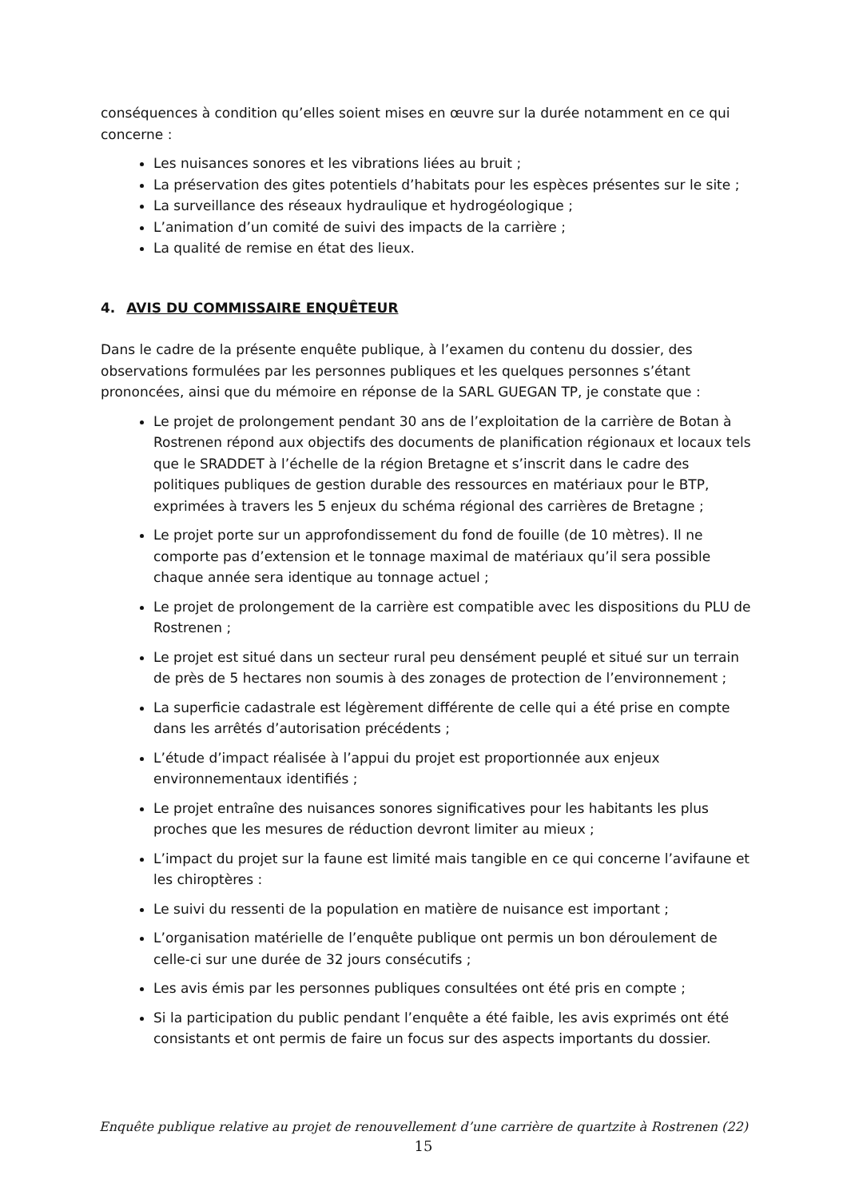conséquences à condition qu’elles soient mises en œuvre sur la durée notamment en ce qui concerne :
Les nuisances sonores et les vibrations liées au bruit ;
La préservation des gites potentiels d’habitats pour les espèces présentes sur le site ;
La surveillance des réseaux hydraulique et hydrogéologique ;
L’animation d’un comité de suivi des impacts de la carrière ;
La qualité de remise en état des lieux.
4. AVIS DU COMMISSAIRE ENQUÊTEUR
Dans le cadre de la présente enquête publique, à l’examen du contenu du dossier, des observations formulées par les personnes publiques et les quelques personnes s’étant prononcées, ainsi que du mémoire en réponse de la SARL GUEGAN TP, je constate que :
Le projet de prolongement pendant 30 ans de l’exploitation de la carrière de Botan à Rostrenen répond aux objectifs des documents de planification régionaux et locaux tels que le SRADDET à l’échelle de la région Bretagne et s’inscrit dans le cadre des politiques publiques de gestion durable des ressources en matériaux pour le BTP, exprimées à travers les 5 enjeux du schéma régional des carrières de Bretagne ;
Le projet porte sur un approfondissement du fond de fouille (de 10 mètres). Il ne comporte pas d’extension et le tonnage maximal de matériaux qu’il sera possible chaque année sera identique au tonnage actuel ;
Le projet de prolongement de la carrière est compatible avec les dispositions du PLU de Rostrenen ;
Le projet est situé dans un secteur rural peu densément peuplé et situé sur un terrain de près de 5 hectares non soumis à des zonages de protection de l’environnement ;
La superficie cadastrale est légèrement différente de celle qui a été prise en compte dans les arrêtés d’autorisation précédents ;
L’étude d’impact réalisée à l’appui du projet est proportionnée aux enjeux environnementaux identifiés ;
Le projet entraîne des nuisances sonores significatives pour les habitants les plus proches que les mesures de réduction devront limiter au mieux ;
L’impact du projet sur la faune est limité mais tangible en ce qui concerne l’avifaune et les chiroptères :
Le suivi du ressenti de la population en matière de nuisance est important ;
L’organisation matérielle de l’enquête publique ont permis un bon déroulement de celle-ci sur une durée de 32 jours consécutifs ;
Les avis émis par les personnes publiques consultées ont été pris en compte ;
Si la participation du public pendant l’enquête a été faible, les avis exprimés ont été consistants et ont permis de faire un focus sur des aspects importants du dossier.
Enquête publique relative au projet de renouvellement d’une carrière de quartzite à Rostrenen (22)
15